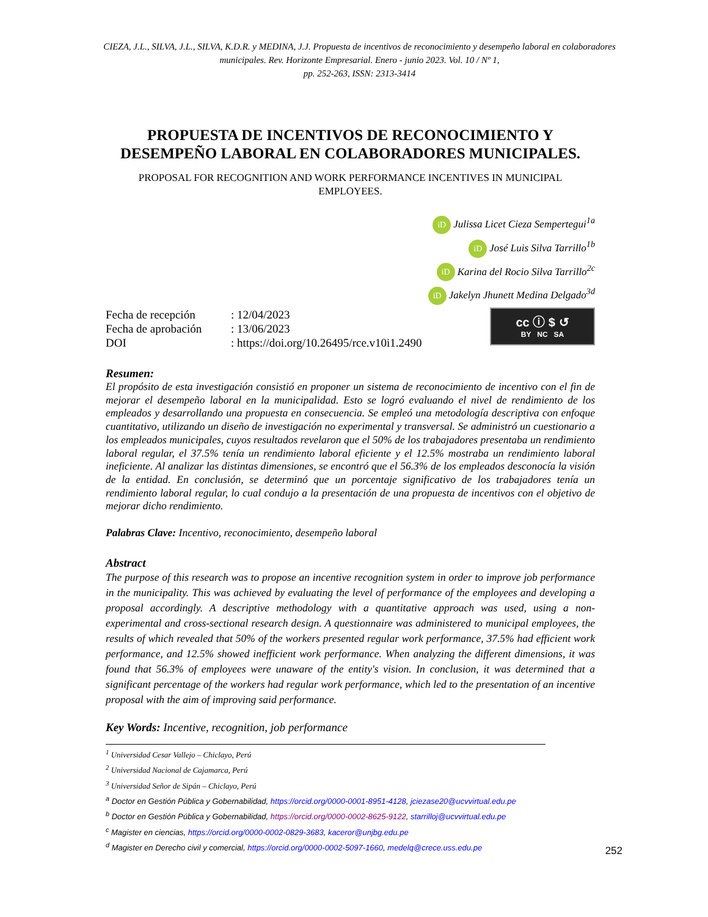CIEZA, J.L., SILVA, J.L., SILVA, K.D.R. y MEDINA, J.J. Propuesta de incentivos de reconocimiento y desempeño laboral en colaboradores municipales. Rev. Horizonte Empresarial. Enero - junio 2023. Vol. 10 / Nº 1,
pp. 252-263, ISSN: 2313-3414
PROPUESTA DE INCENTIVOS DE RECONOCIMIENTO Y DESEMPEÑO LABORAL EN COLABORADORES MUNICIPALES.
PROPOSAL FOR RECOGNITION AND WORK PERFORMANCE INCENTIVES IN MUNICIPAL EMPLOYEES.
iD Julissa Licet Cieza Sempertegui<sup>1a</sup>
iD José Luis Silva Tarrillo<sup>1b</sup>
iD Karina del Rocio Silva Tarrillo<sup>2c</sup>
iD Jakelyn Jhunett Medina Delgado<sup>3d</sup>
| Fecha de recepción | : 12/04/2023 |
| Fecha de aprobación | : 13/06/2023 |
| DOI | : https://doi.org/10.26495/rce.v10i1.2490 |
cc ⓘ $ ↺
BY NC SA
Resumen:
El propósito de esta investigación consistió en proponer un sistema de reconocimiento de incentivo con el fin de mejorar el desempeño laboral en la municipalidad. Esto se logró evaluando el nivel de rendimiento de los empleados y desarrollando una propuesta en consecuencia. Se empleó una metodología descriptiva con enfoque cuantitativo, utilizando un diseño de investigación no experimental y transversal. Se administró un cuestionario a los empleados municipales, cuyos resultados revelaron que el 50% de los trabajadores presentaba un rendimiento laboral regular, el 37.5% tenía un rendimiento laboral eficiente y el 12.5% mostraba un rendimiento laboral ineficiente. Al analizar las distintas dimensiones, se encontró que el 56.3% de los empleados desconocía la visión de la entidad. En conclusión, se determinó que un porcentaje significativo de los trabajadores tenía un rendimiento laboral regular, lo cual condujo a la presentación de una propuesta de incentivos con el objetivo de mejorar dicho rendimiento.
Palabras Clave: Incentivo, reconocimiento, desempeño laboral
Abstract
The purpose of this research was to propose an incentive recognition system in order to improve job performance in the municipality. This was achieved by evaluating the level of performance of the employees and developing a proposal accordingly. A descriptive methodology with a quantitative approach was used, using a non-experimental and cross-sectional research design. A questionnaire was administered to municipal employees, the results of which revealed that 50% of the workers presented regular work performance, 37.5% had efficient work performance, and 12.5% showed inefficient work performance. When analyzing the different dimensions, it was found that 56.3% of employees were unaware of the entity's vision. In conclusion, it was determined that a significant percentage of the workers had regular work performance, which led to the presentation of an incentive proposal with the aim of improving said performance.
Key Words: Incentive, recognition, job performance
<sup>1</sup> Universidad Cesar Vallejo – Chiclayo, Perú
<sup>2</sup> Universidad Nacional de Cajamarca, Perú
<sup>3</sup> Universidad Señor de Sipán – Chiclayo, Perú
<sup>a</sup> Doctor en Gestión Pública y Gobernabilidad, https://orcid.org/0000-0001-8951-4128, jciezase20@ucvvirtual.edu.pe
<sup>b</sup> Doctor en Gestión Pública y Gobernabilidad, https://orcid.org/0000-0002-8625-9122, starrilloj@ucvvirtual.edu.pe
<sup>c</sup> Magister en ciencias, https://orcid.org/0000-0002-0829-3683, kaceror@unjbg.edu.pe
<sup>d</sup> Magister en Derecho civil y comercial, https://orcid.org/0000-0002-5097-1660, medelq@crece.uss.edu.pe
252